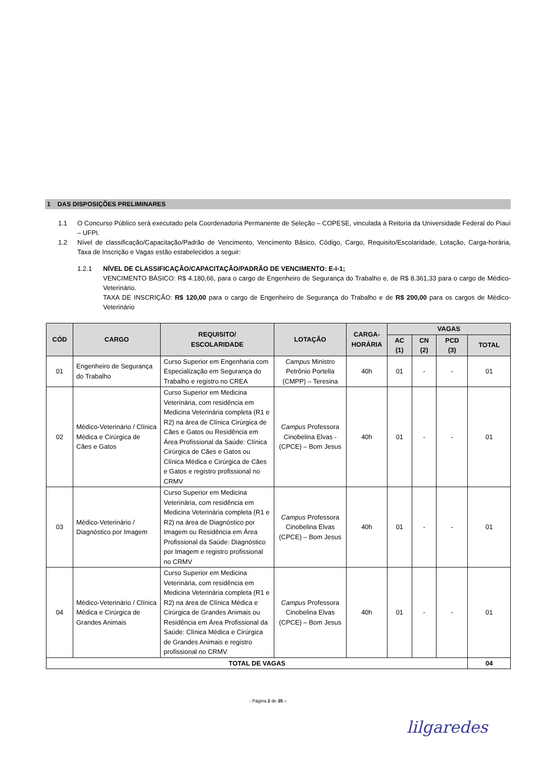1 DAS DISPOSIÇÕES PRELIMINARES
1.1 O Concurso Público será executado pela Coordenadoria Permanente de Seleção – COPESE, vinculada à Reitoria da Universidade Federal do Piauí – UFPI.
1.2 Nível de classificação/Capacitação/Padrão de Vencimento, Vencimento Básico, Código, Cargo, Requisito/Escolaridade, Lotação, Carga-horária, Taxa de Inscrição e Vagas estão estabelecidos a seguir:
1.2.1 NÍVEL DE CLASSIFICAÇÃO/CAPACITAÇÃO/PADRÃO DE VENCIMENTO: E-I-1;
VENCIMENTO BÁSICO: R$ 4.180,66, para o cargo de Engenheiro de Segurança do Trabalho e, de R$ 8.361,33 para o cargo de Médico-Veterinário.
TAXA DE INSCRIÇÃO: R$ 120,00 para o cargo de Engenheiro de Segurança do Trabalho e de R$ 200,00 para os cargos de Médico-Veterinário
| CÓD | CARGO | REQUISITO/ ESCOLARIDADE | LOTAÇÃO | CARGA- HORÁRIA | VAGAS | | | |
| --- | --- | --- | --- | --- | --- | --- | --- | --- |
| | | | | | AC (1) | CN (2) | PCD (3) | TOTAL |
| 01 | Engenheiro de Segurança do Trabalho | Curso Superior em Engenharia com Especialização em Segurança do Trabalho e registro no CREA | Campus Ministro Petrônio Portella (CMPP) – Teresina | 40h | 01 | - | - | 01 |
| 02 | Médico-Veterinário / Clínica Médica e Cirúrgica de Cães e Gatos | Curso Superior em Medicina Veterinária, com residência em Medicina Veterinária completa (R1 e R2) na área de Clínica Cirúrgica de Cães e Gatos ou Residência em Área Profissional da Saúde: Clínica Cirúrgica de Cães e Gatos ou Clínica Médica e Cirúrgica de Cães e Gatos e registro profissional no CRMV | Campus Professora Cinobelina Elvas - (CPCE) – Bom Jesus | 40h | 01 | - | - | 01 |
| 03 | Médico-Veterinário / Diagnóstico por Imagem | Curso Superior em Medicina Veterinária, com residência em Medicina Veterinária completa (R1 e R2) na área de Diagnóstico por Imagem ou Residência em Área Profissional da Saúde: Diagnóstico por Imagem e registro profissional no CRMV | Campus Professora Cinobelina Elvas (CPCE) – Bom Jesus | 40h | 01 | - | - | 01 |
| 04 | Médico-Veterinário / Clínica Médica e Cirúrgica de Grandes Animais | Curso Superior em Medicina Veterinária, com residência em Medicina Veterinária completa (R1 e R2) na área de Clínica Médica e Cirúrgica de Grandes Animais ou Residência em Área Profissional da Saúde: Clínica Médica e Cirúrgica de Grandes Animais e registro profissional no CRMV | Campus Professora Cinobelina Elvas (CPCE) – Bom Jesus | 40h | 01 | - | - | 01 |
| TOTAL DE VAGAS | | | | | | | | 04 |
- Página 2 de 35 –
lilgaredes